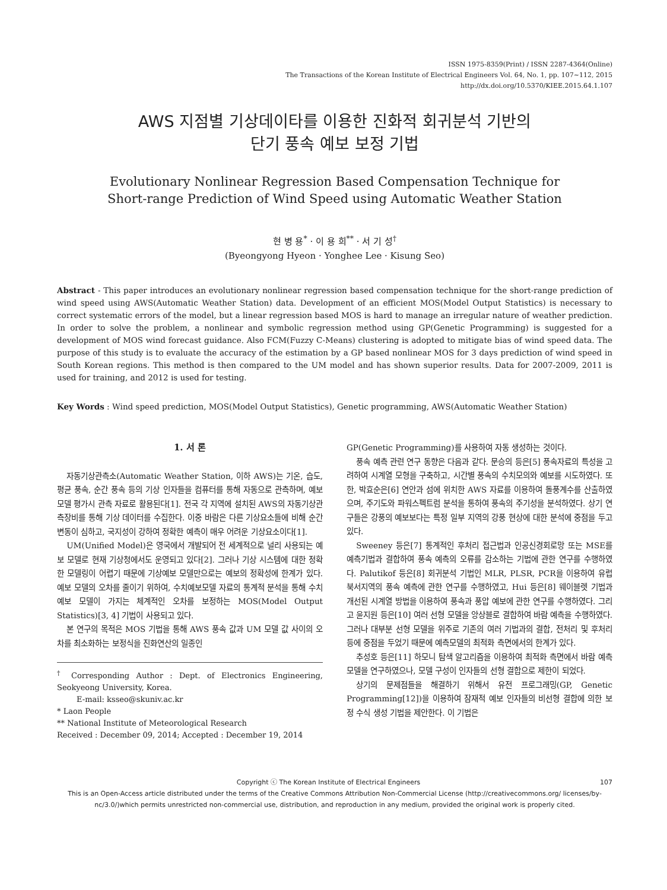ISSN 1975-8359(Print) / ISSN 2287-4364(Online)
The Transactions of the Korean Institute of Electrical Engineers Vol. 64, No. 1, pp. 107∼112, 2015
http://dx.doi.org/10.5370/KIEE.2015.64.1.107
AWS 지점별 기상데이타를 이용한 진화적 회귀분석 기반의
단기 풍속 예보 보정 기법
Evolutionary Nonlinear Regression Based Compensation Technique for
Short-range Prediction of Wind Speed using Automatic Weather Station
현 병 용<sup>*</sup> · 이 용 희<sup>**</sup> · 서 기 성<sup>†</sup>
(Byeongyong Hyeon · Yonghee Lee · Kisung Seo)
Abstract - This paper introduces an evolutionary nonlinear regression based compensation technique for the short-range prediction of wind speed using AWS(Automatic Weather Station) data. Development of an efficient MOS(Model Output Statistics) is necessary to correct systematic errors of the model, but a linear regression based MOS is hard to manage an irregular nature of weather prediction. In order to solve the problem, a nonlinear and symbolic regression method using GP(Genetic Programming) is suggested for a development of MOS wind forecast guidance. Also FCM(Fuzzy C-Means) clustering is adopted to mitigate bias of wind speed data. The purpose of this study is to evaluate the accuracy of the estimation by a GP based nonlinear MOS for 3 days prediction of wind speed in South Korean regions. This method is then compared to the UM model and has shown superior results. Data for 2007-2009, 2011 is used for training, and 2012 is used for testing.
Key Words : Wind speed prediction, MOS(Model Output Statistics), Genetic programming, AWS(Automatic Weather Station)
1. 서 론
자동기상관측소(Automatic Weather Station, 이하 AWS)는 기온, 습도, 평균 풍속, 순간 풍속 등의 기상 인자들을 컴퓨터를 통해 자동으로 관측하며, 예보 모델 평가시 관측 자료로 활용된다[1]. 전국 각 지역에 설치된 AWS의 자동기상관측장비를 통해 기상 데이터를 수집한다. 이중 바람은 다른 기상요소들에 비해 순간변동이 심하고, 국지성이 강하여 정확한 예측이 매우 어려운 기상요소이다[1].
UM(Unified Model)은 영국에서 개발되어 전 세계적으로 널리 사용되는 예보 모델로 현재 기상청에서도 운영되고 있다[2]. 그러나 기상 시스템에 대한 정확한 모델링이 어렵기 때문에 기상예보 모델만으로는 예보의 정확성에 한계가 있다. 예보 모델의 오차를 줄이기 위하여, 수치예보모델 자료의 통계적 분석을 통해 수치예보 모델이 가지는 체계적인 오차를 보정하는 MOS(Model Output Statistics)[3, 4] 기법이 사용되고 있다.
본 연구의 목적은 MOS 기법을 통해 AWS 풍속 값과 UM 모델 값 사이의 오차를 최소화하는 보정식을 진화연산의 일종인
<sup>†</sup> Corresponding Author : Dept. of Electronics Engineering, Seokyeong University, Korea.
E-mail: ksseo@skuniv.ac.kr
* Laon People
** National Institute of Meteorological Research
Received : December 09, 2014; Accepted : December 19, 2014
GP(Genetic Programming)를 사용하여 자동 생성하는 것이다.
풍속 예측 관련 연구 동향은 다음과 같다. 문승의 등은[5] 풍속자료의 특성을 고려하여 시계열 모형을 구축하고, 시간별 풍속의 수치모의와 예보를 시도하였다. 또한, 박효순은[6] 연안과 섬에 위치한 AWS 자료를 이용하여 돌풍계수를 산출하였으며, 주기도와 파워스펙트럼 분석을 통하여 풍속의 주기성을 분석하였다. 상기 연구들은 강풍의 예보보다는 특정 일부 지역의 강풍 현상에 대한 분석에 중점을 두고 있다.
Sweeney 등은[7] 통계적인 후처리 접근법과 인공신경회로망 또는 MSE를 예측기법과 결합하여 풍속 예측의 오류를 감소하는 기법에 관한 연구를 수행하였다. Palutikof 등은[8] 회귀분석 기법인 MLR, PLSR, PCR을 이용하여 유럽 북서지역의 풍속 예측에 관한 연구를 수행하였고, Hui 등은[8] 웨이블렛 기법과 개선된 시계열 방법을 이용하여 풍속과 풍압 예보에 관한 연구를 수행하였다. 그리고 윤지원 등은[10] 여러 선형 모델을 앙상블로 결합하여 바람 예측을 수행하였다. 그러나 대부분 선형 모델을 위주로 기존의 여러 기법과의 결합, 전처리 및 후처리 등에 중점을 두었기 때문에 예측모델의 최적화 측면에서의 한계가 있다.
추성호 등은[11] 하모니 탐색 알고리즘을 이용하여 최적화 측면에서 바람 예측 모델을 연구하였으나, 모델 구성이 인자들의 선형 결합으로 제한이 되었다.
상기의 문제점들을 해결하기 위해서 유전 프로그래밍(GP, Genetic Programming[12])을 이용하여 잠재적 예보 인자들의 비선형 결합에 의한 보정 수식 생성 기법을 제안한다. 이 기법은
Copyright ⓒ The Korean Institute of Electrical Engineers 107
This is an Open-Access article distributed under the terms of the Creative Commons Attribution Non-Commercial License (http://creativecommons.org/ licenses/by-nc/3.0/)which permits unrestricted non-commercial use, distribution, and reproduction in any medium, provided the original work is properly cited.